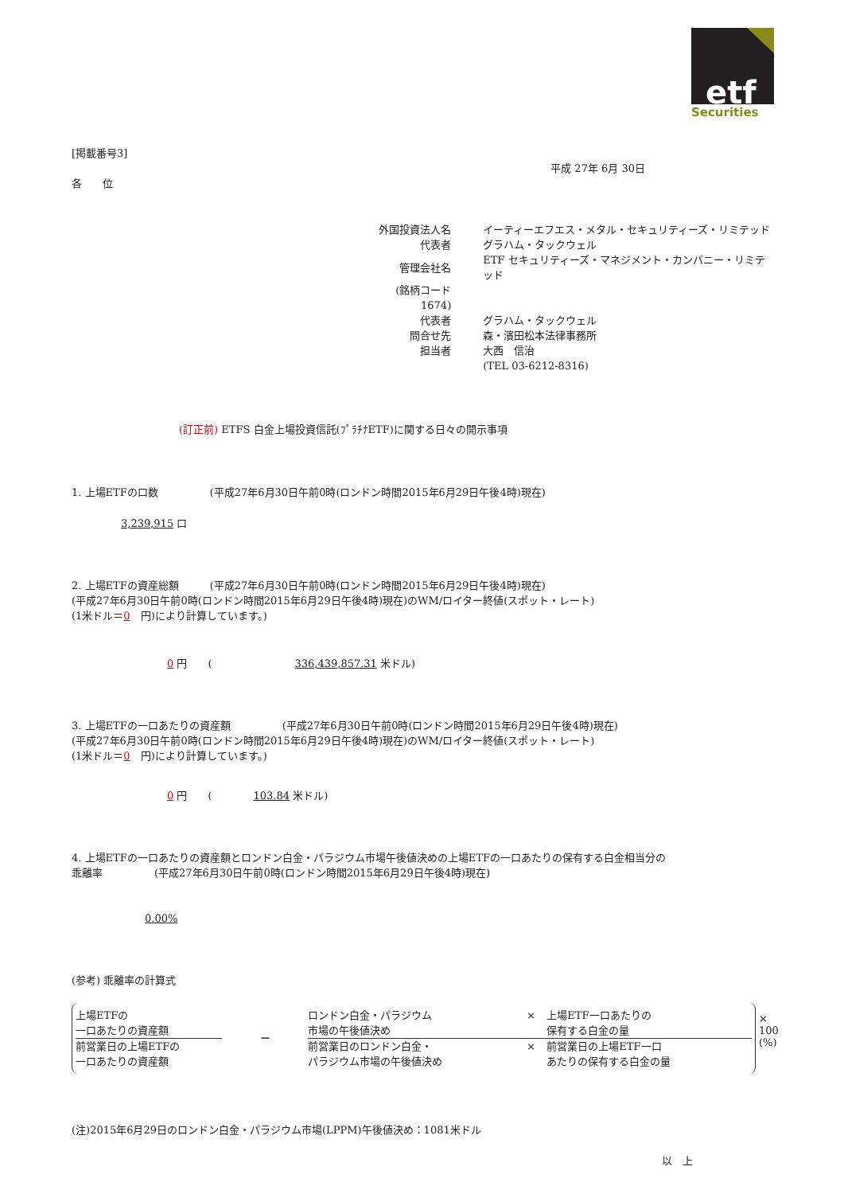etf
Securities
[掲載番号3]
平成 27年 6月 30日
各　　位
| 外国投資法人名 | イーティーエフエス・メタル・セキュリティーズ・リミテッド |
| 代表者 | グラハム・タックウェル |
| 管理会社名 | ETF セキュリティーズ・マネジメント・カンパニー・リミテッド |
| (銘柄コード 1674) | |
| 代表者 | グラハム・タックウェル |
| 問合せ先 | 森・濱田松本法律事務所 |
| 担当者 | 大西 信治 |
| | (TEL 03-6212-8316) |
(訂正前) ETFS 白金上場投資信託(ﾌﾟﾗﾁﾅETF)に関する日々の開示事項
1. 上場ETFの口数　　　　　(平成27年6月30日午前0時(ロンドン時間2015年6月29日午後4時)現在)
3,239,915 口
2. 上場ETFの資産総額　　　(平成27年6月30日午前0時(ロンドン時間2015年6月29日午後4時)現在)
(平成27年6月30日午前0時(ロンドン時間2015年6月29日午後4時)現在)のWM/ロイター終値(スポット・レート)
(1米ドル＝0　円)により計算しています。)
0 円　　(　　　　　　　　336,439,857.31 米ドル)
3. 上場ETFの一口あたりの資産額　　　　　(平成27年6月30日午前0時(ロンドン時間2015年6月29日午後4時)現在)
(平成27年6月30日午前0時(ロンドン時間2015年6月29日午後4時)現在)のWM/ロイター終値(スポット・レート)
(1米ドル＝0　円)により計算しています。)
0 円　　(　　　　103.84 米ドル)
4. 上場ETFの一口あたりの資産額とロンドン白金・パラジウム市場午後値決めの上場ETFの一口あたりの保有する白金相当分の
乖離率　　　　　(平成27年6月30日午前0時(ロンドン時間2015年6月29日午後4時)現在)
0.00%
(参考) 乖離率の計算式
上場ETFの
一口あたりの資産額
前営業日の上場ETFの
一口あたりの資産額
－
ロンドン白金・パラジウム
市場の午後値決め
× 上場ETF一口あたりの
保有する白金の量
前営業日のロンドン白金・
パラジウム市場の午後値決め
× 前営業日の上場ETF一口
あたりの保有する白金の量
× 100 (%)
(注)2015年6月29日のロンドン白金・パラジウム市場(LPPM)午後値決め：1081米ドル
以　上